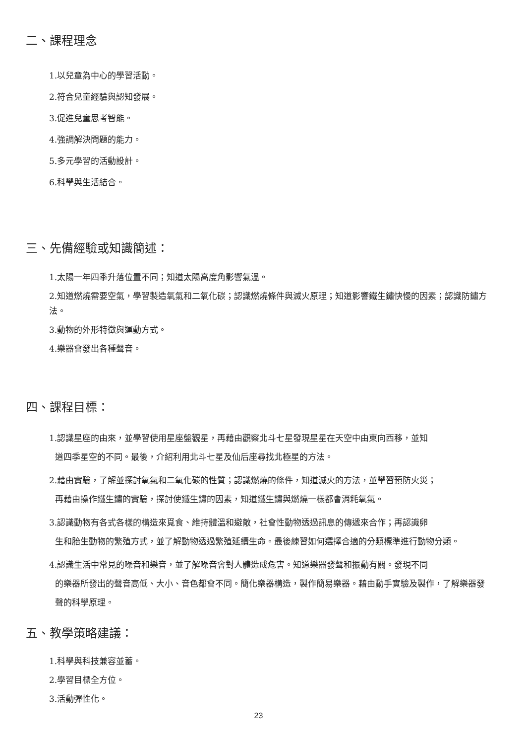二、課程理念
1.以兒童為中心的學習活動。
2.符合兒童經驗與認知發展。
3.促進兒童思考智能。
4.強調解決問題的能力。
5.多元學習的活動設計。
6.科學與生活結合。
三、先備經驗或知識簡述：
1.太陽一年四季升落位置不同；知道太陽高度角影響氣溫。
2.知道燃燒需要空氣，學習製造氧氣和二氧化碳；認識燃燒條件與滅火原理；知道影響鐵生鏽快慢的因素；認識防鏽方法。
3.動物的外形特徵與運動方式。
4.樂器會發出各種聲音。
四、課程目標：
1.認識星座的由來，並學習使用星座盤觀星，再藉由觀察北斗七星發現星星在天空中由東向西移，並知
道四季星空的不同。最後，介紹利用北斗七星及仙后座尋找北極星的方法。
2.藉由實驗，了解並探討氧氣和二氧化碳的性質；認識燃燒的條件，知道滅火的方法，並學習預防火災；
再藉由操作鐵生鏽的實驗，探討使鐵生鏽的因素，知道鐵生鏽與燃燒一樣都會消耗氧氣。
3.認識動物有各式各樣的構造來覓食、維持體溫和避敵，社會性動物透過訊息的傳遞來合作；再認識卵
生和胎生動物的繁殖方式，並了解動物透過繁殖延續生命。最後練習如何選擇合適的分類標準進行動物分類。
4.認識生活中常見的噪音和樂音，並了解噪音會對人體造成危害。知道樂器發聲和振動有關。發現不同
的樂器所發出的聲音高低、大小、音色都會不同。簡化樂器構造，製作簡易樂器。藉由動手實驗及製作，了解樂器發聲的科學原理。
五、教學策略建議：
1.科學與科技兼容並蓄。
2.學習目標全方位。
3.活動彈性化。
23